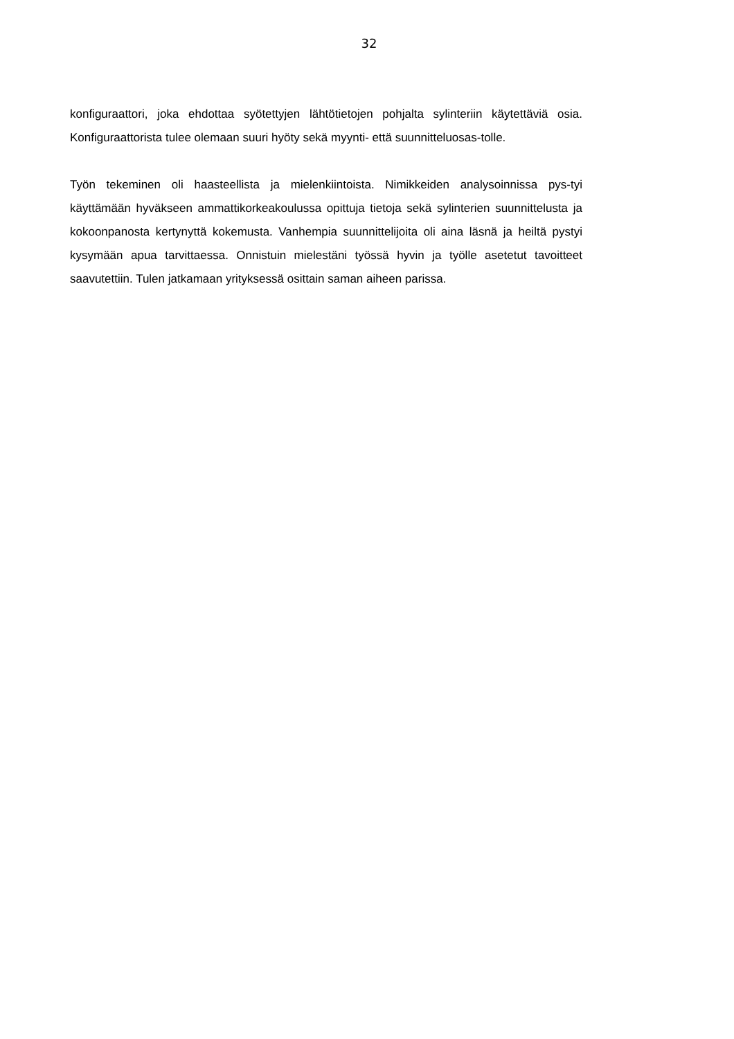32
konfiguraattori, joka ehdottaa syötettyjen lähtötietojen pohjalta sylinteriin käytettäviä osia. Konfiguraattorista tulee olemaan suuri hyöty sekä myynti- että suunnitteluosas-tolle.
Työn tekeminen oli haasteellista ja mielenkiintoista. Nimikkeiden analysoinnissa pys-tyi käyttämään hyväkseen ammattikorkeakoulussa opittuja tietoja sekä sylinterien suunnittelusta ja kokoonpanosta kertynyttä kokemusta. Vanhempia suunnittelijoita oli aina läsnä ja heiltä pystyi kysymään apua tarvittaessa. Onnistuin mielestäni työssä hyvin ja työlle asetetut tavoitteet saavutettiin. Tulen jatkamaan yrityksessä osittain saman aiheen parissa.